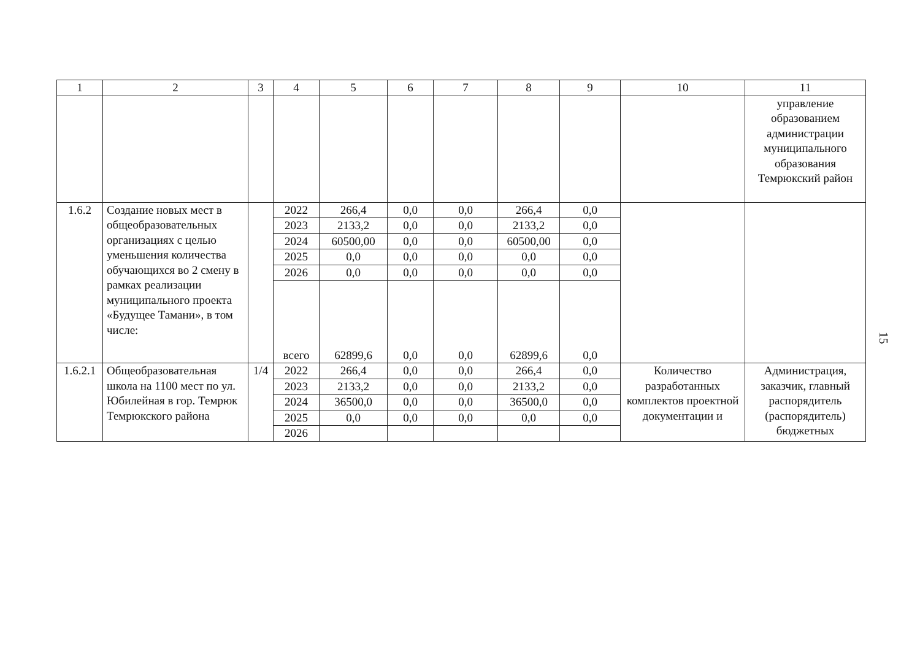| 1 | 2 | 3 | 4 | 5 | 6 | 7 | 8 | 9 | 10 | 11 |
| --- | --- | --- | --- | --- | --- | --- | --- | --- | --- | --- |
| | | | | | | | | | | управление образованием администрации муниципального образования Темрюкский район |
| 1.6.2 | Создание новых мест в общеобразовательных организациях с целью уменьшения количества обучающихся во 2 смену в рамках реализации муниципального проекта «Будущее Тамани», в том числе: | | 2022 | 266,4 | 0,0 | 0,0 | 266,4 | 0,0 | | |
| | | | 2023 | 2133,2 | 0,0 | 0,0 | 2133,2 | 0,0 | | |
| | | | 2024 | 60500,00 | 0,0 | 0,0 | 60500,00 | 0,0 | | |
| | | | 2025 | 0,0 | 0,0 | 0,0 | 0,0 | 0,0 | | |
| | | | 2026 | 0,0 | 0,0 | 0,0 | 0,0 | 0,0 | | |
| | | | всего | 62899,6 | 0,0 | 0,0 | 62899,6 | 0,0 | | |
| 1.6.2.1 | Общеобразовательная школа на 1100 мест по ул. Юбилейная в гор. Темрюк Темрюкского района | 1/4 | 2022 | 266,4 | 0,0 | 0,0 | 266,4 | 0,0 | Количество разработанных комплектов проектной документации и | Администрация, заказчик, главный распорядитель (распорядитель) бюджетных |
| | | | 2023 | 2133,2 | 0,0 | 0,0 | 2133,2 | 0,0 | | |
| | | | 2024 | 36500,0 | 0,0 | 0,0 | 36500,0 | 0,0 | | |
| | | | 2025 | 0,0 | 0,0 | 0,0 | 0,0 | 0,0 | | |
| | | | 2026 | | | | | | | |
15